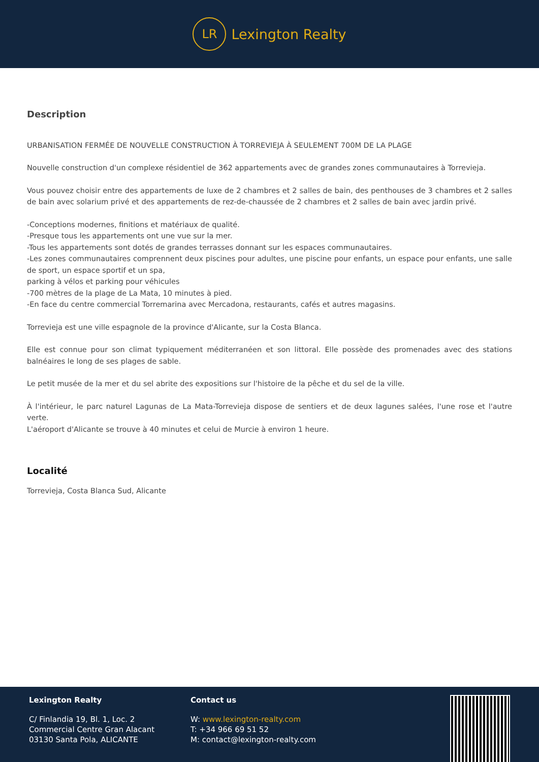LR
Lexington Realty
Description
URBANISATION FERMÉE DE NOUVELLE CONSTRUCTION À TORREVIEJA À SEULEMENT 700M DE LA PLAGE
Nouvelle construction d'un complexe résidentiel de 362 appartements avec de grandes zones communautaires à Torrevieja.
Vous pouvez choisir entre des appartements de luxe de 2 chambres et 2 salles de bain, des penthouses de 3 chambres et 2 salles de bain avec solarium privé et des appartements de rez-de-chaussée de 2 chambres et 2 salles de bain avec jardin privé.
-Conceptions modernes, finitions et matériaux de qualité.
-Presque tous les appartements ont une vue sur la mer.
-Tous les appartements sont dotés de grandes terrasses donnant sur les espaces communautaires.
-Les zones communautaires comprennent deux piscines pour adultes, une piscine pour enfants, un espace pour enfants, une salle de sport, un espace sportif et un spa,
parking à vélos et parking pour véhicules
-700 mètres de la plage de La Mata, 10 minutes à pied.
-En face du centre commercial Torremarina avec Mercadona, restaurants, cafés et autres magasins.
Torrevieja est une ville espagnole de la province d'Alicante, sur la Costa Blanca.
Elle est connue pour son climat typiquement méditerranéen et son littoral. Elle possède des promenades avec des stations balnéaires le long de ses plages de sable.
Le petit musée de la mer et du sel abrite des expositions sur l'histoire de la pêche et du sel de la ville.
À l'intérieur, le parc naturel Lagunas de La Mata-Torrevieja dispose de sentiers et de deux lagunes salées, l'une rose et l'autre verte.
L'aéroport d'Alicante se trouve à 40 minutes et celui de Murcie à environ 1 heure.
Localité
Torrevieja, Costa Blanca Sud, Alicante
Lexington Realty
C/ Finlandia 19, Bl. 1, Loc. 2
Commercial Centre Gran Alacant
03130 Santa Pola, ALICANTE
Contact us
W: www.lexington-realty.com
T: +34 966 69 51 52
M: contact@lexington-realty.com